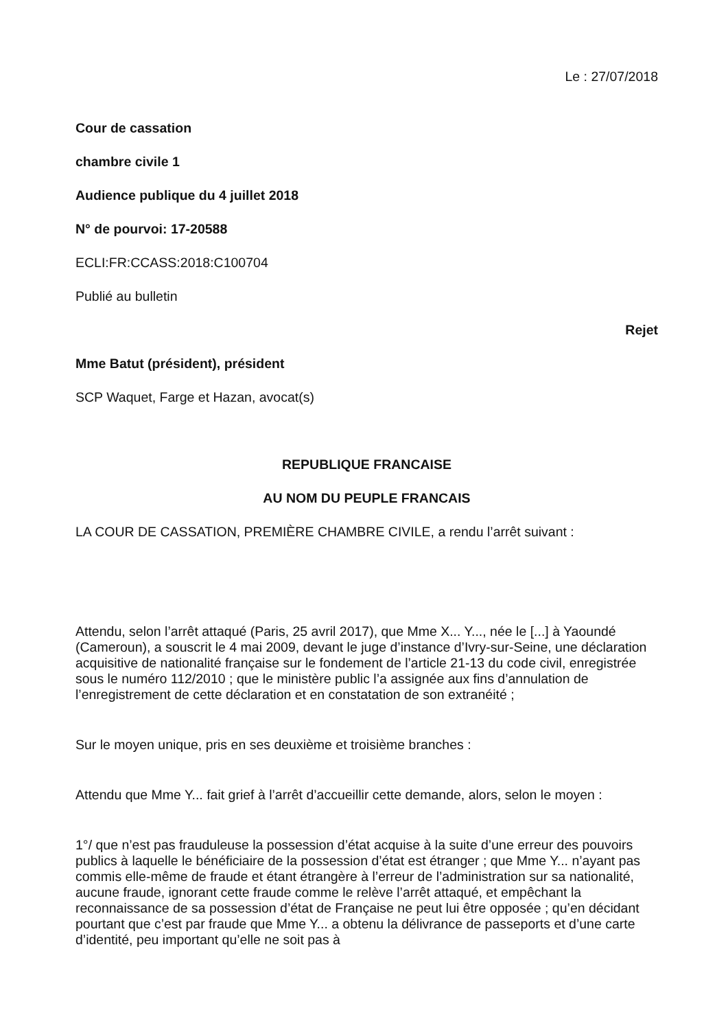Le : 27/07/2018
Cour de cassation
chambre civile 1
Audience publique du 4 juillet 2018
N° de pourvoi: 17-20588
ECLI:FR:CCASS:2018:C100704
Publié au bulletin
Rejet
Mme Batut (président), président
SCP Waquet, Farge et Hazan, avocat(s)
REPUBLIQUE FRANCAISE
AU NOM DU PEUPLE FRANCAIS
LA COUR DE CASSATION, PREMIÈRE CHAMBRE CIVILE, a rendu l’arrêt suivant :
Attendu, selon l’arrêt attaqué (Paris, 25 avril 2017), que Mme X... Y..., née le [...] à Yaoundé (Cameroun), a souscrit le 4 mai 2009, devant le juge d’instance d’Ivry-sur-Seine, une déclaration acquisitive de nationalité française sur le fondement de l’article 21-13 du code civil, enregistrée sous le numéro 112/2010 ; que le ministère public l’a assignée aux fins d’annulation de l’enregistrement de cette déclaration et en constatation de son extranéité ;
Sur le moyen unique, pris en ses deuxième et troisième branches :
Attendu que Mme Y... fait grief à l’arrêt d’accueillir cette demande, alors, selon le moyen :
1°/ que n’est pas frauduleuse la possession d’état acquise à la suite d’une erreur des pouvoirs publics à laquelle le bénéficiaire de la possession d’état est étranger ; que Mme Y... n’ayant pas commis elle-même de fraude et étant étrangère à l’erreur de l’administration sur sa nationalité, aucune fraude, ignorant cette fraude comme le relève l’arrêt attaqué, et empêchant la reconnaissance de sa possession d’état de Française ne peut lui être opposée ; qu’en décidant pourtant que c’est par fraude que Mme Y... a obtenu la délivrance de passeports et d’une carte d’identité, peu important qu’elle ne soit pas à